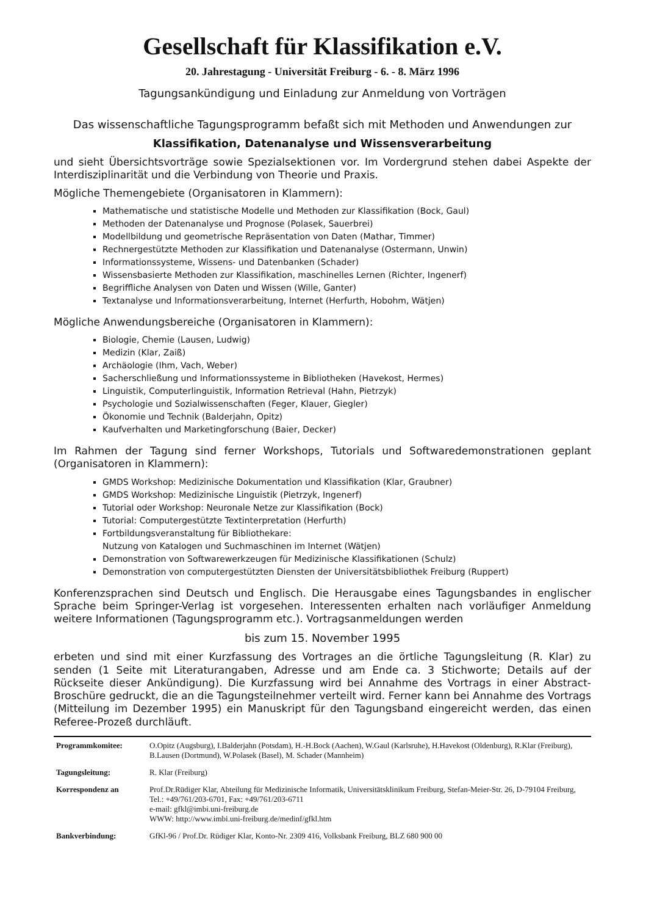Gesellschaft für Klassifikation e.V.
20. Jahrestagung - Universität Freiburg - 6. - 8. März 1996
Tagungsankündigung und Einladung zur Anmeldung von Vorträgen
Das wissenschaftliche Tagungsprogramm befaßt sich mit Methoden und Anwendungen zur
Klassifikation, Datenanalyse und Wissensverarbeitung
und sieht Übersichtsvorträge sowie Spezialsektionen vor. Im Vordergrund stehen dabei Aspekte der Interdisziplinarität und die Verbindung von Theorie und Praxis.
Mögliche Themengebiete (Organisatoren in Klammern):
Mathematische und statistische Modelle und Methoden zur Klassifikation (Bock, Gaul)
Methoden der Datenanalyse und Prognose (Polasek, Sauerbrei)
Modellbildung und geometrische Repräsentation von Daten (Mathar, Timmer)
Rechnergestützte Methoden zur Klassifikation und Datenanalyse (Ostermann, Unwin)
Informationssysteme, Wissens- und Datenbanken (Schader)
Wissensbasierte Methoden zur Klassifikation, maschinelles Lernen (Richter, Ingenerf)
Begriffliche Analysen von Daten und Wissen (Wille, Ganter)
Textanalyse und Informationsverarbeitung, Internet (Herfurth, Hobohm, Wätjen)
Mögliche Anwendungsbereiche (Organisatoren in Klammern):
Biologie, Chemie (Lausen, Ludwig)
Medizin (Klar, Zaiß)
Archäologie (Ihm, Vach, Weber)
Sacherschließung und Informationssysteme in Bibliotheken (Havekost, Hermes)
Linguistik, Computerlinguistik, Information Retrieval (Hahn, Pietrzyk)
Psychologie und Sozialwissenschaften (Feger, Klauer, Giegler)
Ökonomie und Technik (Balderjahn, Opitz)
Kaufverhalten und Marketingforschung (Baier, Decker)
Im Rahmen der Tagung sind ferner Workshops, Tutorials und Softwaredemonstrationen geplant (Organisatoren in Klammern):
GMDS Workshop: Medizinische Dokumentation und Klassifikation (Klar, Graubner)
GMDS Workshop: Medizinische Linguistik (Pietrzyk, Ingenerf)
Tutorial oder Workshop: Neuronale Netze zur Klassifikation (Bock)
Tutorial: Computergestützte Textinterpretation (Herfurth)
Fortbildungsveranstaltung für Bibliothekare:
Nutzung von Katalogen und Suchmaschinen im Internet (Wätjen)
Demonstration von Softwarewerkzeugen für Medizinische Klassifikationen (Schulz)
Demonstration von computergestützten Diensten der Universitätsbibliothek Freiburg (Ruppert)
Konferenzsprachen sind Deutsch und Englisch. Die Herausgabe eines Tagungsbandes in englischer Sprache beim Springer-Verlag ist vorgesehen. Interessenten erhalten nach vorläufiger Anmeldung weitere Informationen (Tagungsprogramm etc.). Vortragsanmeldungen werden
bis zum 15. November 1995
erbeten und sind mit einer Kurzfassung des Vortrages an die örtliche Tagungsleitung (R. Klar) zu senden (1 Seite mit Literaturangaben, Adresse und am Ende ca. 3 Stichworte; Details auf der Rückseite dieser Ankündigung). Die Kurzfassung wird bei Annahme des Vortrags in einer Abstract-Broschüre gedruckt, die an die Tagungsteilnehmer verteilt wird. Ferner kann bei Annahme des Vortrags (Mitteilung im Dezember 1995) ein Manuskript für den Tagungsband eingereicht werden, das einen Referee-Prozeß durchläuft.
| Programmkomitee: | O.Opitz (Augsburg), I.Balderjahn (Potsdam), H.-H.Bock (Aachen), W.Gaul (Karlsruhe), H.Havekost (Oldenburg), R.Klar (Freiburg), B.Lausen (Dortmund), W.Polasek (Basel), M. Schader (Mannheim) |
| Tagungsleitung: | R. Klar (Freiburg) |
| Korrespondenz an | Prof.Dr.Rüdiger Klar, Abteilung für Medizinische Informatik, Universitätsklinikum Freiburg, Stefan-Meier-Str. 26, D-79104 Freiburg, Tel.: +49/761/203-6701, Fax: +49/761/203-6711 e-mail: gfkl@imbi.uni-freiburg.de WWW: http://www.imbi.uni-freiburg.de/medinf/gfkl.htm |
| Bankverbindung: | GfKl-96 / Prof.Dr. Rüdiger Klar, Konto-Nr. 2309 416, Volksbank Freiburg, BLZ 680 900 00 |